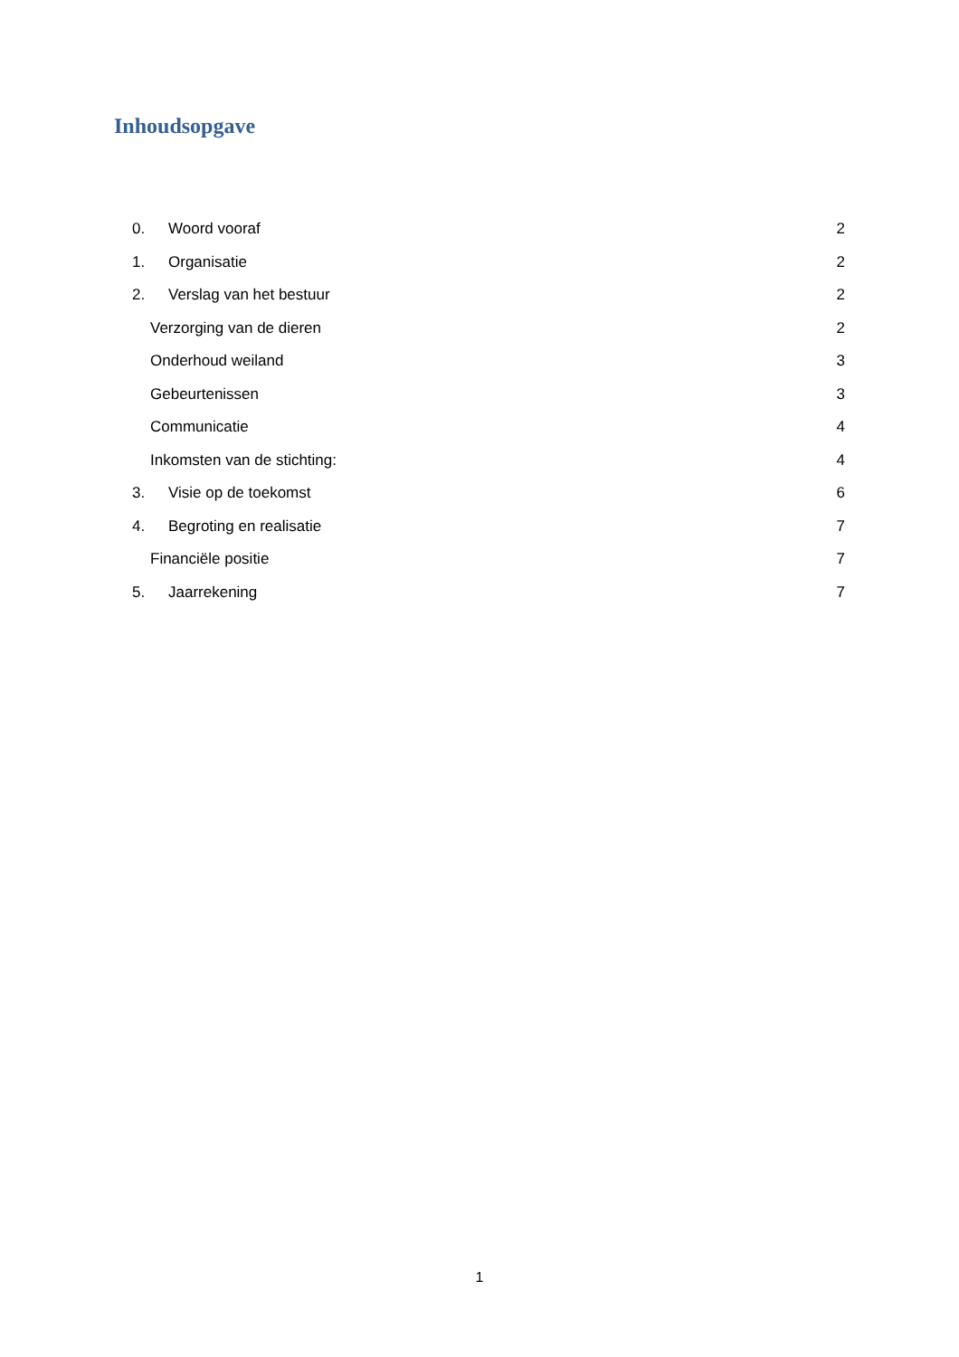Inhoudsopgave
0. Woord vooraf 2
1. Organisatie 2
2. Verslag van het bestuur 2
Verzorging van de dieren 2
Onderhoud weiland 3
Gebeurtenissen 3
Communicatie 4
Inkomsten van de stichting: 4
3. Visie op de toekomst 6
4. Begroting en realisatie 7
Financiële positie 7
5. Jaarrekening 7
1